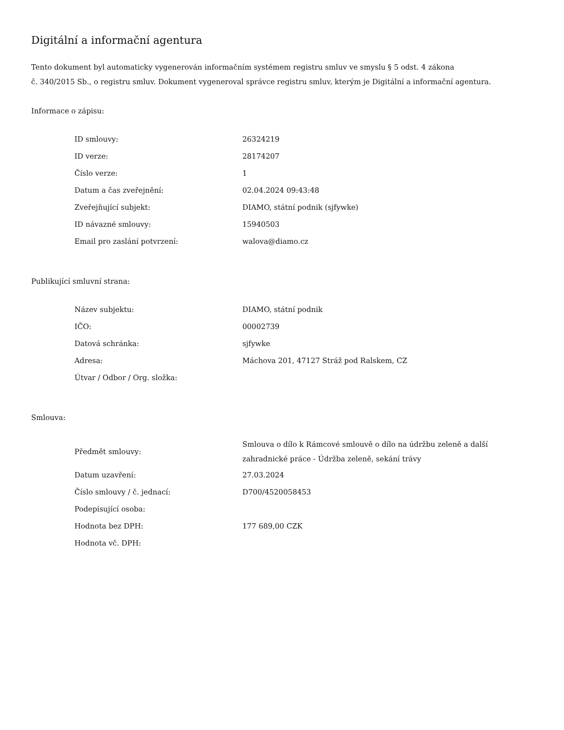Digitální a informační agentura
Tento dokument byl automaticky vygenerován informačním systémem registru smluv ve smyslu § 5 odst. 4 zákona
č. 340/2015 Sb., o registru smluv. Dokument vygeneroval správce registru smluv, kterým je Digitální a informační agentura.
Informace o zápisu:
| ID smlouvy: | 26324219 |
| ID verze: | 28174207 |
| Číslo verze: | 1 |
| Datum a čas zveřejnění: | 02.04.2024 09:43:48 |
| Zveřejňující subjekt: | DIAMO, státní podnik (sjfywke) |
| ID návazné smlouvy: | 15940503 |
| Email pro zaslání potvrzení: | walova@diamo.cz |
Publikující smluvní strana:
| Název subjektu: | DIAMO, státní podnik |
| IČO: | 00002739 |
| Datová schránka: | sjfywke |
| Adresa: | Máchova 201, 47127 Stráž pod Ralskem, CZ |
| Útvar / Odbor / Org. složka: | |
Smlouva:
| Předmět smlouvy: | Smlouva o dílo k Rámcové smlouvě o dílo na údržbu zeleně a další zahradnické práce - Údržba zeleně, sekání trávy |
| Datum uzavření: | 27.03.2024 |
| Číslo smlouvy / č. jednací: | D700/4520058453 |
| Podepisující osoba: | |
| Hodnota bez DPH: | 177 689,00 CZK |
| Hodnota vč. DPH: | |